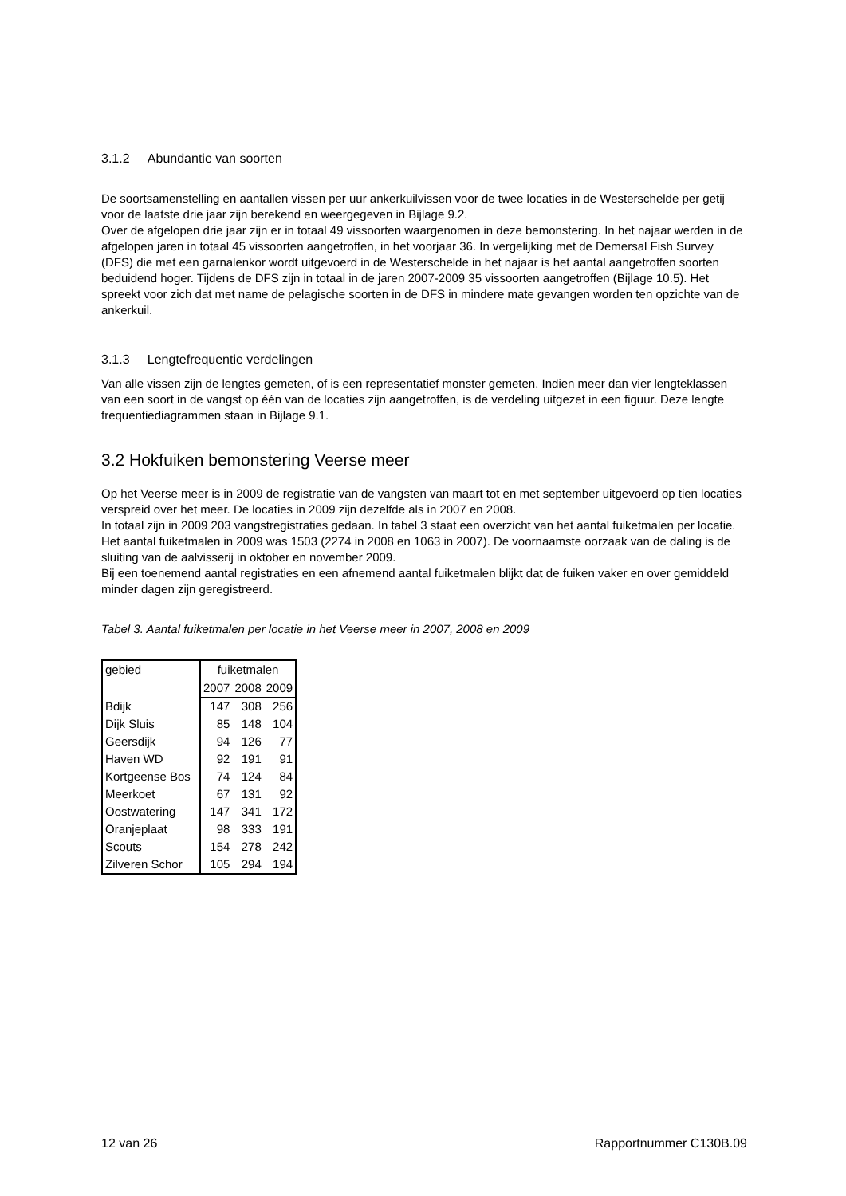3.1.2 Abundantie van soorten
De soortsamenstelling en aantallen vissen per uur ankerkuilvissen voor de twee locaties in de Westerschelde per getij voor de laatste drie jaar zijn berekend en weergegeven in Bijlage 9.2.
Over de afgelopen drie jaar zijn er in totaal 49 vissoorten waargenomen in deze bemonstering. In het najaar werden in de afgelopen jaren in totaal 45 vissoorten aangetroffen, in het voorjaar 36. In vergelijking met de Demersal Fish Survey (DFS) die met een garnalenkor wordt uitgevoerd in de Westerschelde in het najaar is het aantal aangetroffen soorten beduidend hoger. Tijdens de DFS zijn in totaal in de jaren 2007-2009 35 vissoorten aangetroffen (Bijlage 10.5). Het spreekt voor zich dat met name de pelagische soorten in de DFS in mindere mate gevangen worden ten opzichte van de ankerkuil.
3.1.3 Lengtefrequentie verdelingen
Van alle vissen zijn de lengtes gemeten, of is een representatief monster gemeten. Indien meer dan vier lengteklassen van een soort in de vangst op één van de locaties zijn aangetroffen, is de verdeling uitgezet in een figuur. Deze lengte frequentiediagrammen staan in Bijlage 9.1.
3.2 Hokfuiken bemonstering Veerse meer
Op het Veerse meer is in 2009 de registratie van de vangsten van maart tot en met september uitgevoerd op tien locaties verspreid over het meer. De locaties in 2009 zijn dezelfde als in 2007 en 2008.
In totaal zijn in 2009 203 vangstregistraties gedaan. In tabel 3 staat een overzicht van het aantal fuiketmalen per locatie. Het aantal fuiketmalen in 2009 was 1503 (2274 in 2008 en 1063 in 2007). De voornaamste oorzaak van de daling is de sluiting van de aalvisserij in oktober en november 2009.
Bij een toenemend aantal registraties en een afnemend aantal fuiketmalen blijkt dat de fuiken vaker en over gemiddeld minder dagen zijn geregistreerd.
Tabel 3. Aantal fuiketmalen per locatie in het Veerse meer in 2007, 2008 en 2009
| gebied | fuiketmalen | | |
| | 2007 | 2008 | 2009 |
| Bdijk | 147 | 308 | 256 |
| Dijk Sluis | 85 | 148 | 104 |
| Geersdijk | 94 | 126 | 77 |
| Haven WD | 92 | 191 | 91 |
| Kortgeense Bos | 74 | 124 | 84 |
| Meerkoet | 67 | 131 | 92 |
| Oostwatering | 147 | 341 | 172 |
| Oranjeplaat | 98 | 333 | 191 |
| Scouts | 154 | 278 | 242 |
| Zilveren Schor | 105 | 294 | 194 |
12 van 26 Rapportnummer C130B.09